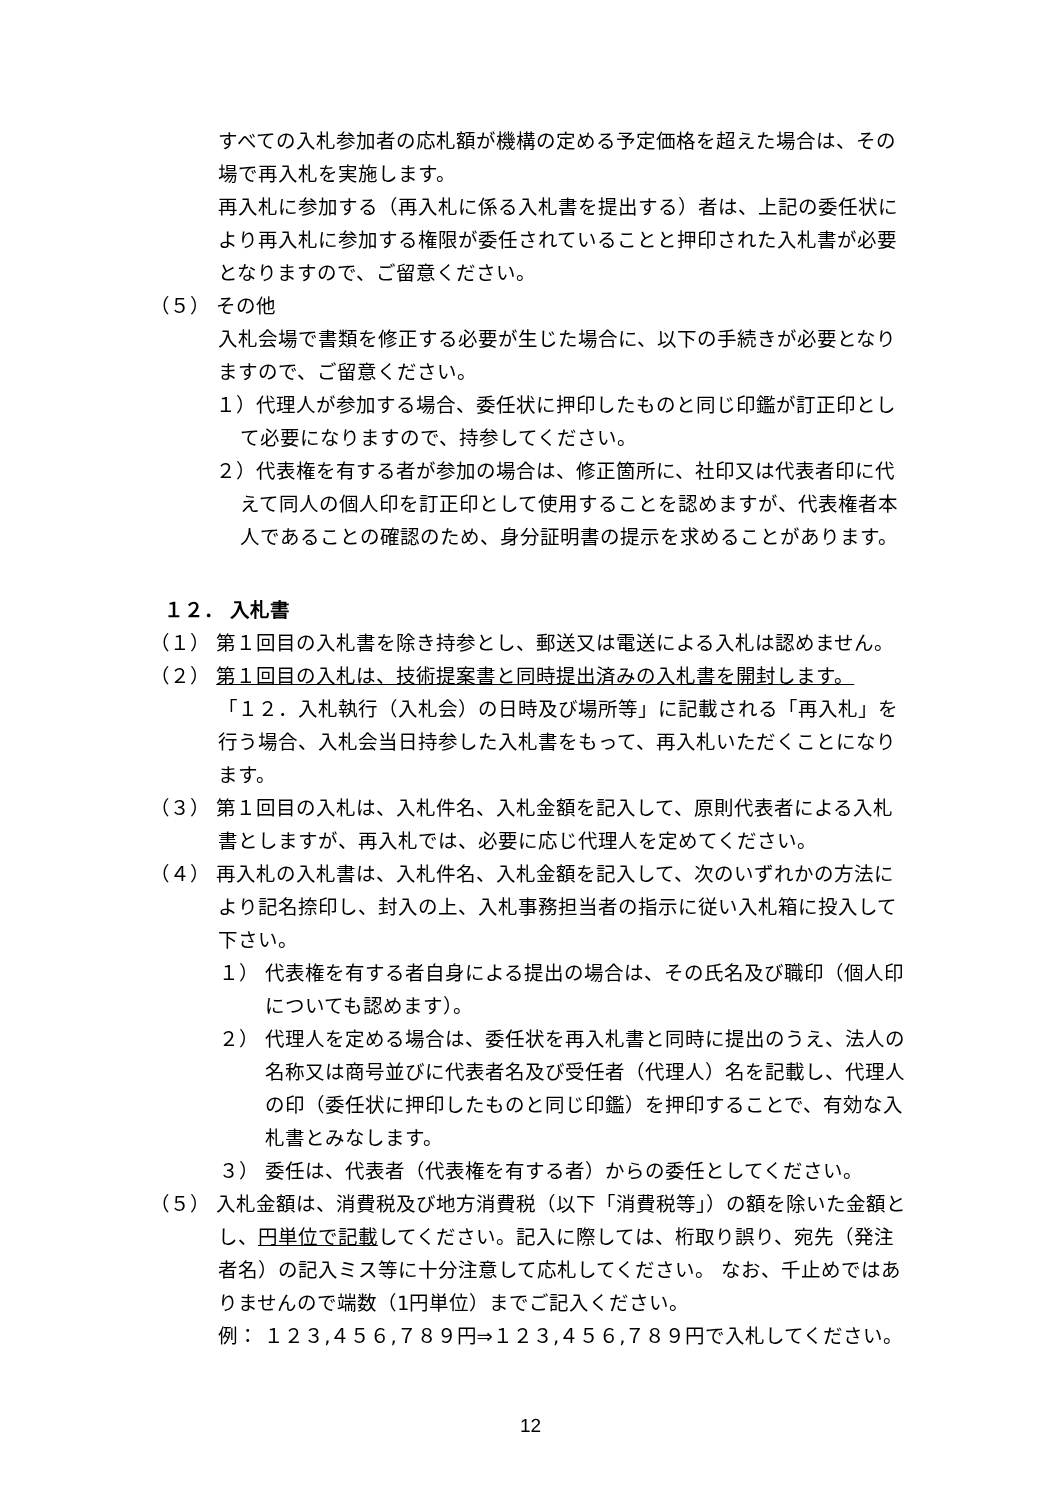すべての入札参加者の応札額が機構の定める予定価格を超えた場合は、その場で再入札を実施します。
再入札に参加する（再入札に係る入札書を提出する）者は、上記の委任状により再入札に参加する権限が委任されていることと押印された入札書が必要となりますので、ご留意ください。
（５） その他
入札会場で書類を修正する必要が生じた場合に、以下の手続きが必要となりますので、ご留意ください。
１）代理人が参加する場合、委任状に押印したものと同じ印鑑が訂正印として必要になりますので、持参してください。
２）代表権を有する者が参加の場合は、修正箇所に、社印又は代表者印に代えて同人の個人印を訂正印として使用することを認めますが、代表権者本人であることの確認のため、身分証明書の提示を求めることがあります。
１２． 入札書
（１） 第１回目の入札書を除き持参とし、郵送又は電送による入札は認めません。
（２） 第１回目の入札は、技術提案書と同時提出済みの入札書を開封します。
「１２．入札執行（入札会）の日時及び場所等」に記載される「再入札」を行う場合、入札会当日持参した入札書をもって、再入札いただくことになります。
（３） 第１回目の入札は、入札件名、入札金額を記入して、原則代表者による入札書としますが、再入札では、必要に応じ代理人を定めてください。
（４） 再入札の入札書は、入札件名、入札金額を記入して、次のいずれかの方法により記名捺印し、封入の上、入札事務担当者の指示に従い入札箱に投入して下さい。
１） 代表権を有する者自身による提出の場合は、その氏名及び職印（個人印についても認めます）。
２） 代理人を定める場合は、委任状を再入札書と同時に提出のうえ、法人の名称又は商号並びに代表者名及び受任者（代理人）名を記載し、代理人の印（委任状に押印したものと同じ印鑑）を押印することで、有効な入札書とみなします。
３） 委任は、代表者（代表権を有する者）からの委任としてください。
（５） 入札金額は、消費税及び地方消費税（以下「消費税等」）の額を除いた金額とし、円単位で記載してください。記入に際しては、桁取り誤り、宛先（発注者名）の記入ミス等に十分注意して応札してください。 なお、千止めではありませんので端数（1円単位）までご記入ください。
例： １２３,４５６,７８９円⇒１２３,４５６,７８９円で入札してください。
12